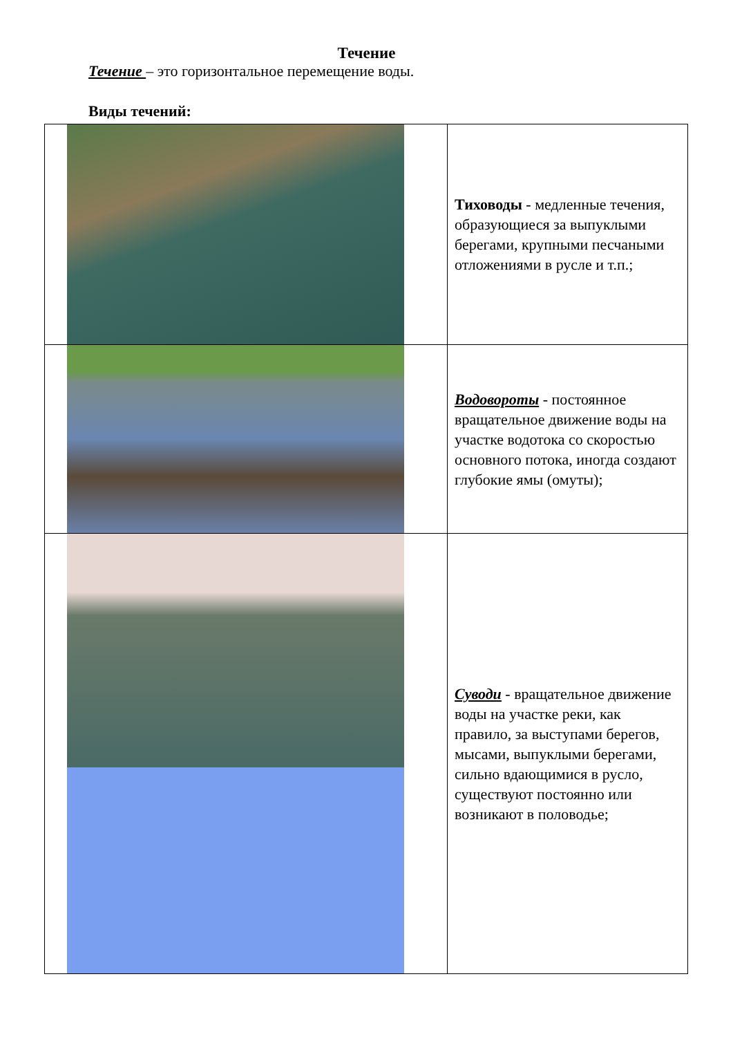Течение
Течение – это горизонтальное перемещение воды.
Виды течений:
| | Тиховоды - медленные течения, образующиеся за выпуклыми берегами, крупными песчаными отложениями в русле и т.п.; |
| | Водовороты - постоянное вращательное движение воды на участке водотока со скоростью основного потока, иногда создают глубокие ямы (омуты); |
| | Суводи - вращательное движение воды на участке реки, как правило, за выступами берегов, мысами, выпуклыми берегами, сильно вдающимися в русло, существуют постоянно или возникают в половодье; |